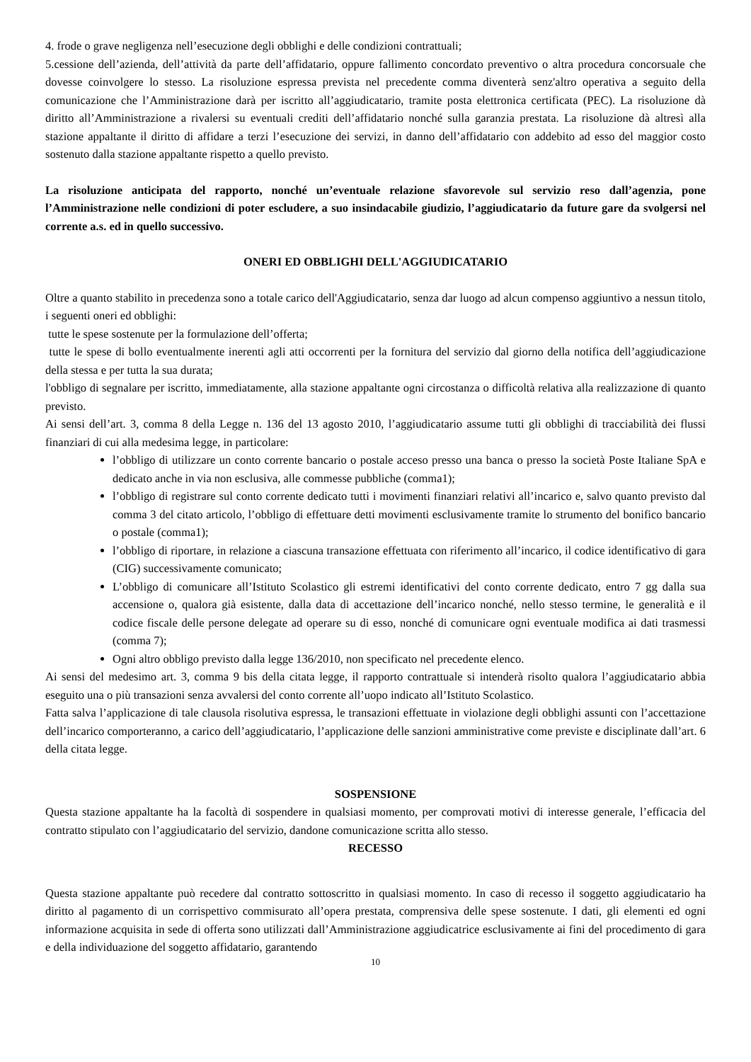4. frode o grave negligenza nell’esecuzione degli obblighi e delle condizioni contrattuali;
5.cessione dell’azienda, dell’attività da parte dell’affidatario, oppure fallimento concordato preventivo o altra procedura concorsuale che dovesse coinvolgere lo stesso. La risoluzione espressa prevista nel precedente comma diventerà senz'altro operativa a seguito della comunicazione che l’Amministrazione darà per iscritto all’aggiudicatario, tramite posta elettronica certificata (PEC). La risoluzione dà diritto all’Amministrazione a rivalersi su eventuali crediti dell’affidatario nonché sulla garanzia prestata. La risoluzione dà altresì alla stazione appaltante il diritto di affidare a terzi l’esecuzione dei servizi, in danno dell’affidatario con addebito ad esso del maggior costo sostenuto dalla stazione appaltante rispetto a quello previsto.
La risoluzione anticipata del rapporto, nonché un’eventuale relazione sfavorevole sul servizio reso dall’agenzia, pone l’Amministrazione nelle condizioni di poter escludere, a suo insindacabile giudizio, l’aggiudicatario da future gare da svolgersi nel corrente a.s. ed in quello successivo.
ONERI ED OBBLIGHI DELL'AGGIUDICATARIO
Oltre a quanto stabilito in precedenza sono a totale carico dell'Aggiudicatario, senza dar luogo ad alcun compenso aggiuntivo a nessun titolo, i seguenti oneri ed obblighi:
tutte le spese sostenute per la formulazione dell’offerta;
tutte le spese di bollo eventualmente inerenti agli atti occorrenti per la fornitura del servizio dal giorno della notifica dell’aggiudicazione della stessa e per tutta la sua durata;
l'obbligo di segnalare per iscritto, immediatamente, alla stazione appaltante ogni circostanza o difficoltà relativa alla realizzazione di quanto previsto.
Ai sensi dell’art. 3, comma 8 della Legge n. 136 del 13 agosto 2010, l’aggiudicatario assume tutti gli obblighi di tracciabilità dei flussi finanziari di cui alla medesima legge, in particolare:
l’obbligo di utilizzare un conto corrente bancario o postale acceso presso una banca o presso la società Poste Italiane SpA e dedicato anche in via non esclusiva, alle commesse pubbliche (comma1);
l’obbligo di registrare sul conto corrente dedicato tutti i movimenti finanziari relativi all’incarico e, salvo quanto previsto dal comma 3 del citato articolo, l’obbligo di effettuare detti movimenti esclusivamente tramite lo strumento del bonifico bancario o postale (comma1);
l’obbligo di riportare, in relazione a ciascuna transazione effettuata con riferimento all’incarico, il codice identificativo di gara (CIG) successivamente comunicato;
L’obbligo di comunicare all’Istituto Scolastico gli estremi identificativi del conto corrente dedicato, entro 7 gg dalla sua accensione o, qualora già esistente, dalla data di accettazione dell’incarico nonché, nello stesso termine, le generalità e il codice fiscale delle persone delegate ad operare su di esso, nonché di comunicare ogni eventuale modifica ai dati trasmessi (comma 7);
Ogni altro obbligo previsto dalla legge 136/2010, non specificato nel precedente elenco.
Ai sensi del medesimo art. 3, comma 9 bis della citata legge, il rapporto contrattuale si intenderà risolto qualora l’aggiudicatario abbia eseguito una o più transazioni senza avvalersi del conto corrente all’uopo indicato all’Istituto Scolastico.
Fatta salva l’applicazione di tale clausola risolutiva espressa, le transazioni effettuate in violazione degli obblighi assunti con l’accettazione dell’incarico comporteranno, a carico dell’aggiudicatario, l’applicazione delle sanzioni amministrative come previste e disciplinate dall’art. 6 della citata legge.
SOSPENSIONE
Questa stazione appaltante ha la facoltà di sospendere in qualsiasi momento, per comprovati motivi di interesse generale, l’efficacia del contratto stipulato con l’aggiudicatario del servizio, dandone comunicazione scritta allo stesso.
RECESSO
Questa stazione appaltante può recedere dal contratto sottoscritto in qualsiasi momento. In caso di recesso il soggetto aggiudicatario ha diritto al pagamento di un corrispettivo commisurato all’opera prestata, comprensiva delle spese sostenute. I dati, gli elementi ed ogni informazione acquisita in sede di offerta sono utilizzati dall’Amministrazione aggiudicatrice esclusivamente ai fini del procedimento di gara e della individuazione del soggetto affidatario, garantendo
10